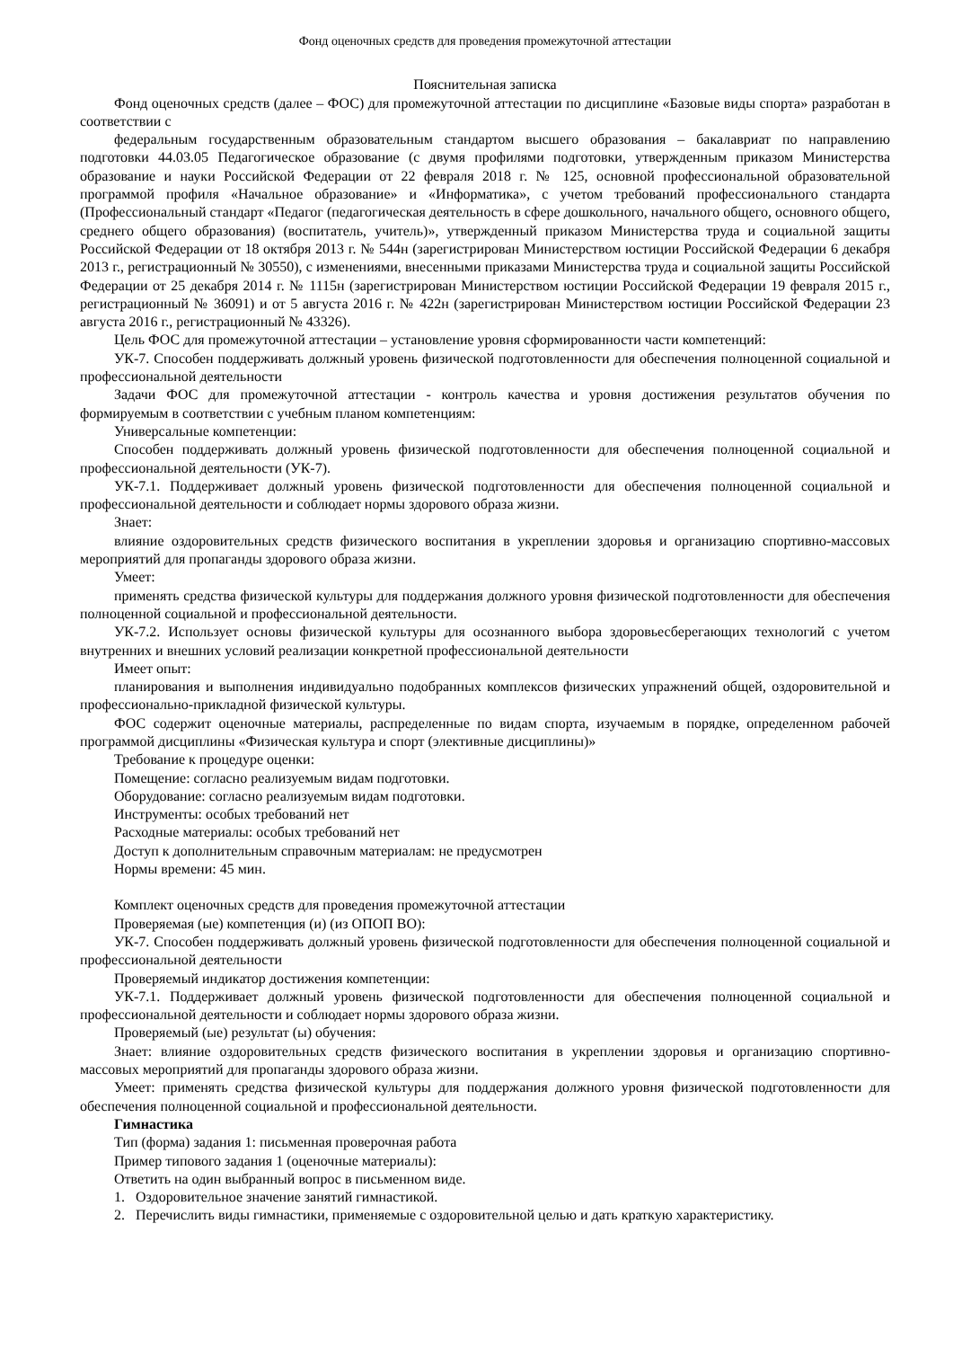Фонд оценочных средств для проведения промежуточной аттестации
Пояснительная записка
Фонд оценочных средств (далее – ФОС) для промежуточной аттестации по дисциплине «Базовые виды спорта» разработан в соответствии с
федеральным государственным образовательным стандартом высшего образования – бакалавриат по направлению подготовки 44.03.05 Педагогическое образование (с двумя профилями подготовки, утвержденным приказом Министерства образование и науки Российской Федерации от 22 февраля 2018 г. № 125, основной профессиональной образовательной программой профиля «Начальное образование» и «Информатика», с учетом требований профессионального стандарта (Профессиональный стандарт «Педагог (педагогическая деятельность в сфере дошкольного, начального общего, основного общего, среднего общего образования) (воспитатель, учитель)», утвержденный приказом Министерства труда и социальной защиты Российской Федерации от 18 октября 2013 г. № 544н (зарегистрирован Министерством юстиции Российской Федерации 6 декабря 2013 г., регистрационный № 30550), с изменениями, внесенными приказами Министерства труда и социальной защиты Российской Федерации от 25 декабря 2014 г. № 1115н (зарегистрирован Министерством юстиции Российской Федерации 19 февраля 2015 г., регистрационный № 36091) и от 5 августа 2016 г. № 422н (зарегистрирован Министерством юстиции Российской Федерации 23 августа 2016 г., регистрационный № 43326).
Цель ФОС для промежуточной аттестации – установление уровня сформированности части компетенций:
УК-7. Способен поддерживать должный уровень физической подготовленности для обеспечения полноценной социальной и профессиональной деятельности
Задачи ФОС для промежуточной аттестации - контроль качества и уровня достижения результатов обучения по формируемым в соответствии с учебным планом компетенциям:
Универсальные компетенции:
Способен поддерживать должный уровень физической подготовленности для обеспечения полноценной социальной и профессиональной деятельности (УК-7).
УК-7.1. Поддерживает должный уровень физической подготовленности для обеспечения полноценной социальной и профессиональной деятельности и соблюдает нормы здорового образа жизни.
Знает:
влияние оздоровительных средств физического воспитания в укреплении здоровья и организацию спортивно-массовых мероприятий для пропаганды здорового образа жизни.
Умеет:
применять средства физической культуры для поддержания должного уровня физической подготовленности для обеспечения полноценной социальной и профессиональной деятельности.
УК-7.2. Использует основы физической культуры для осознанного выбора здоровьесберегающих технологий с учетом внутренних и внешних условий реализации конкретной профессиональной деятельности
Имеет опыт:
планирования и выполнения индивидуально подобранных комплексов физических упражнений общей, оздоровительной и профессионально-прикладной физической культуры.
ФОС содержит оценочные материалы, распределенные по видам спорта, изучаемым в порядке, определенном рабочей программой дисциплины «Физическая культура и спорт (элективные дисциплины)»
Требование к процедуре оценки:
Помещение: согласно реализуемым видам подготовки.
Оборудование: согласно реализуемым видам подготовки.
Инструменты: особых требований нет
Расходные материалы: особых требований нет
Доступ к дополнительным справочным материалам: не предусмотрен
Нормы времени: 45 мин.
Комплект оценочных средств для проведения промежуточной аттестации
Проверяемая (ые) компетенция (и) (из ОПОП ВО):
УК-7. Способен поддерживать должный уровень физической подготовленности для обеспечения полноценной социальной и профессиональной деятельности
Проверяемый индикатор достижения компетенции:
УК-7.1. Поддерживает должный уровень физической подготовленности для обеспечения полноценной социальной и профессиональной деятельности и соблюдает нормы здорового образа жизни.
Проверяемый (ые) результат (ы) обучения:
Знает: влияние оздоровительных средств физического воспитания в укреплении здоровья и организацию спортивно-массовых мероприятий для пропаганды здорового образа жизни.
Умеет: применять средства физической культуры для поддержания должного уровня физической подготовленности для обеспечения полноценной социальной и профессиональной деятельности.
Гимнастика
Тип (форма) задания 1: письменная проверочная работа
Пример типового задания 1 (оценочные материалы):
Ответить на один выбранный вопрос в письменном виде.
1. Оздоровительное значение занятий гимнастикой.
2. Перечислить виды гимнастики, применяемые с оздоровительной целью и дать краткую характеристику.